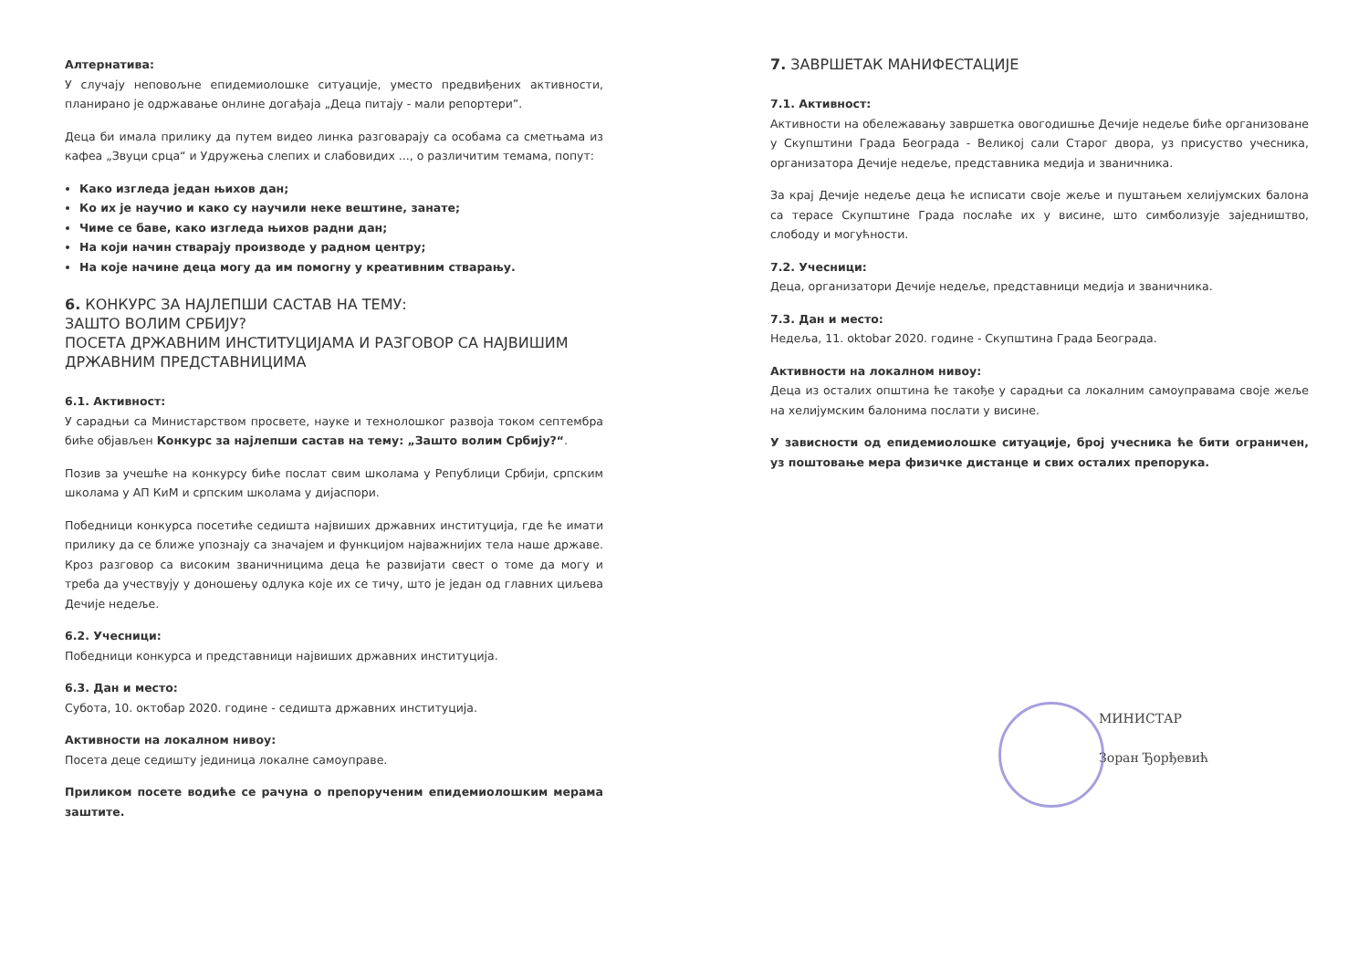Алтернатива:
У случају неповољне епидемиолошке ситуације, уместо предвиђених активности, планирано је одржавање онлине догађаја „Деца питају - мали репортери”.
Деца би имала прилику да путем видео линка разговарају са особама са сметњама из кафеа „Звуци срца“ и Удружења слепих и слабовидих ..., о различитим темама, попут:
Како изгледа један њихов дан;
Ко их је научио и како су научили неке вештине, занате;
Чиме се баве, како изгледа њихов радни дан;
На који начин стварају производе у радном центру;
На које начине деца могу да им помогну у креативним стварању.
6. КОНКУРС ЗА НАЈЛЕПШИ САСТАВ НА ТЕМУ:
ЗАШТО ВОЛИМ СРБИЈУ?
ПОСЕТА ДРЖАВНИМ ИНСТИТУЦИЈАМА И РАЗГОВОР СА НАЈВИШИМ ДРЖАВНИМ ПРЕДСТАВНИЦИМА
6.1. Активност:
У сарадњи са Министарством просвете, науке и технолошког развоја током септембра биће објављен Конкурс за најлепши састав на тему: „Зашто волим Србију?“.
Позив за учешће на конкурсу биће послат свим школама у Републици Србији, српским школама у АП КиМ и српским школама у дијаспори.
Победници конкурса посетиће седишта највиших државних институција, где ће имати прилику да се ближе упознају са значајем и функцијом најважнијих тела наше државе. Кроз разговор са високим званичницима деца ће развијати свест о томе да могу и треба да учествују у доношењу одлука које их се тичу, што је један од главних циљева Дечије недеље.
6.2. Учесници:
Победници конкурса и представници највиших државних институција.
6.3. Дан и место:
Субота, 10. октобар 2020. године - седишта државних институција.
Активности на локалном нивоу:
Посета деце седишту јединица локалне самоуправе.
Приликом посете водиће се рачуна о препорученим епидемиолошким мерама заштите.
7. ЗАВРШЕТАК МАНИФЕСТАЦИЈЕ
7.1. Активност:
Активности на обележавању завршетка овогодишње Дечије недеље биће организоване у Скупштини Града Београда - Великој сали Старог двора, уз присуство учесника, организатора Дечије недеље, представника медија и званичника.
За крај Дечије недеље деца ће исписати своје жеље и пуштањем хелијумских балона са терасе Скупштине Града послаће их у висине, што симболизује заједништво, слободу и могућности.
7.2. Учесници:
Деца, организатори Дечије недеље, представници медија и званичника.
7.3. Дан и место:
Недеља, 11. oktobar 2020. године - Скупштина Града Београда.
Активности на локалном нивоу:
Деца из осталих општина ће такође у сарадњи са локалним самоуправама своје жеље на хелијумским балонима послати у висине.
У зависности од епидемиолошке ситуације, број учесника ће бити ограничен, уз поштовање мера физичке дистанце и свих осталих препорука.
МИНИСТАР
Зоран Ђорђевић